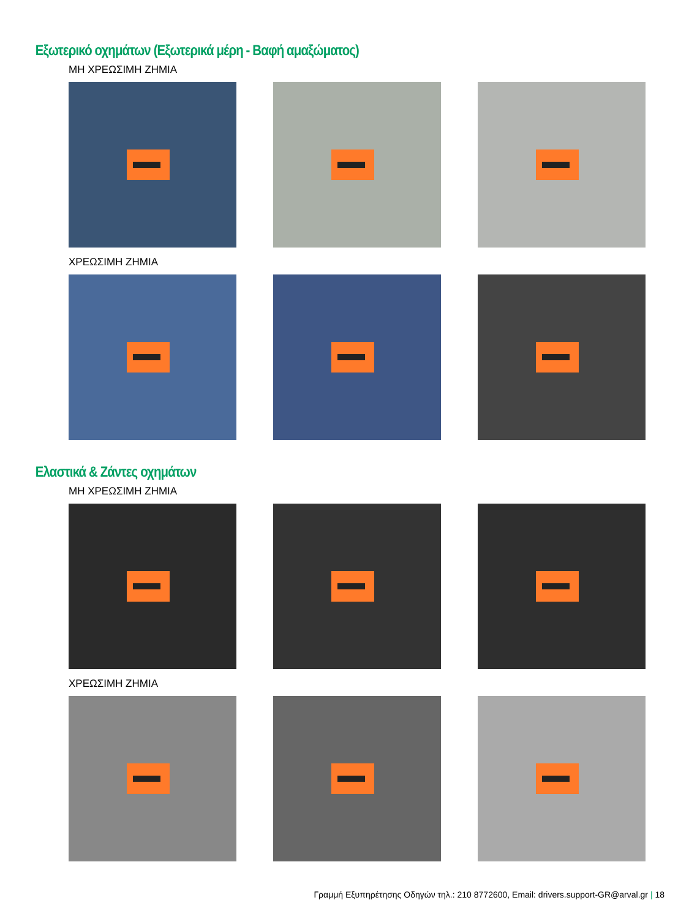Εξωτερικό οχημάτων (Εξωτερικά μέρη - Βαφή αμαξώματος)
ΜΗ ΧΡΕΩΣΙΜΗ ΖΗΜΙΑ
ΧΡΕΩΣΙΜΗ ΖΗΜΙΑ
Ελαστικά & Ζάντες οχημάτων
ΜΗ ΧΡΕΩΣΙΜΗ ΖΗΜΙΑ
ΧΡΕΩΣΙΜΗ ΖΗΜΙΑ
Γραμμή Εξυπηρέτησης Οδηγών τηλ.: 210 8772600, Email: drivers.support-GR@arval.gr | 18